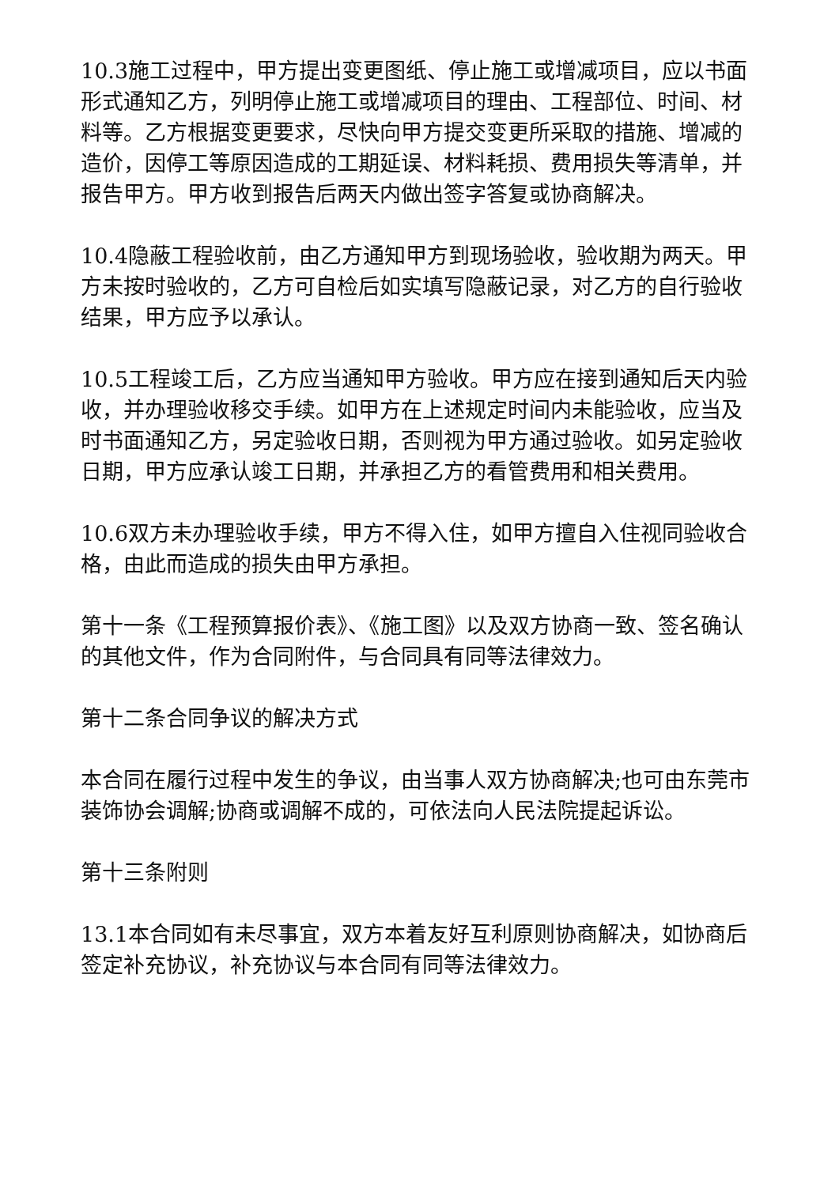10.3施工过程中，甲方提出变更图纸、停止施工或增减项目，应以书面形式通知乙方，列明停止施工或增减项目的理由、工程部位、时间、材料等。乙方根据变更要求，尽快向甲方提交变更所采取的措施、增减的造价，因停工等原因造成的工期延误、材料耗损、费用损失等清单，并报告甲方。甲方收到报告后两天内做出签字答复或协商解决。
10.4隐蔽工程验收前，由乙方通知甲方到现场验收，验收期为两天。甲方未按时验收的，乙方可自检后如实填写隐蔽记录，对乙方的自行验收结果，甲方应予以承认。
10.5工程竣工后，乙方应当通知甲方验收。甲方应在接到通知后天内验收，并办理验收移交手续。如甲方在上述规定时间内未能验收，应当及时书面通知乙方，另定验收日期，否则视为甲方通过验收。如另定验收日期，甲方应承认竣工日期，并承担乙方的看管费用和相关费用。
10.6双方未办理验收手续，甲方不得入住，如甲方擅自入住视同验收合格，由此而造成的损失由甲方承担。
第十一条《工程预算报价表》、《施工图》以及双方协商一致、签名确认的其他文件，作为合同附件，与合同具有同等法律效力。
第十二条合同争议的解决方式
本合同在履行过程中发生的争议，由当事人双方协商解决;也可由东莞市装饰协会调解;协商或调解不成的，可依法向人民法院提起诉讼。
第十三条附则
13.1本合同如有未尽事宜，双方本着友好互利原则协商解决，如协商后签定补充协议，补充协议与本合同有同等法律效力。